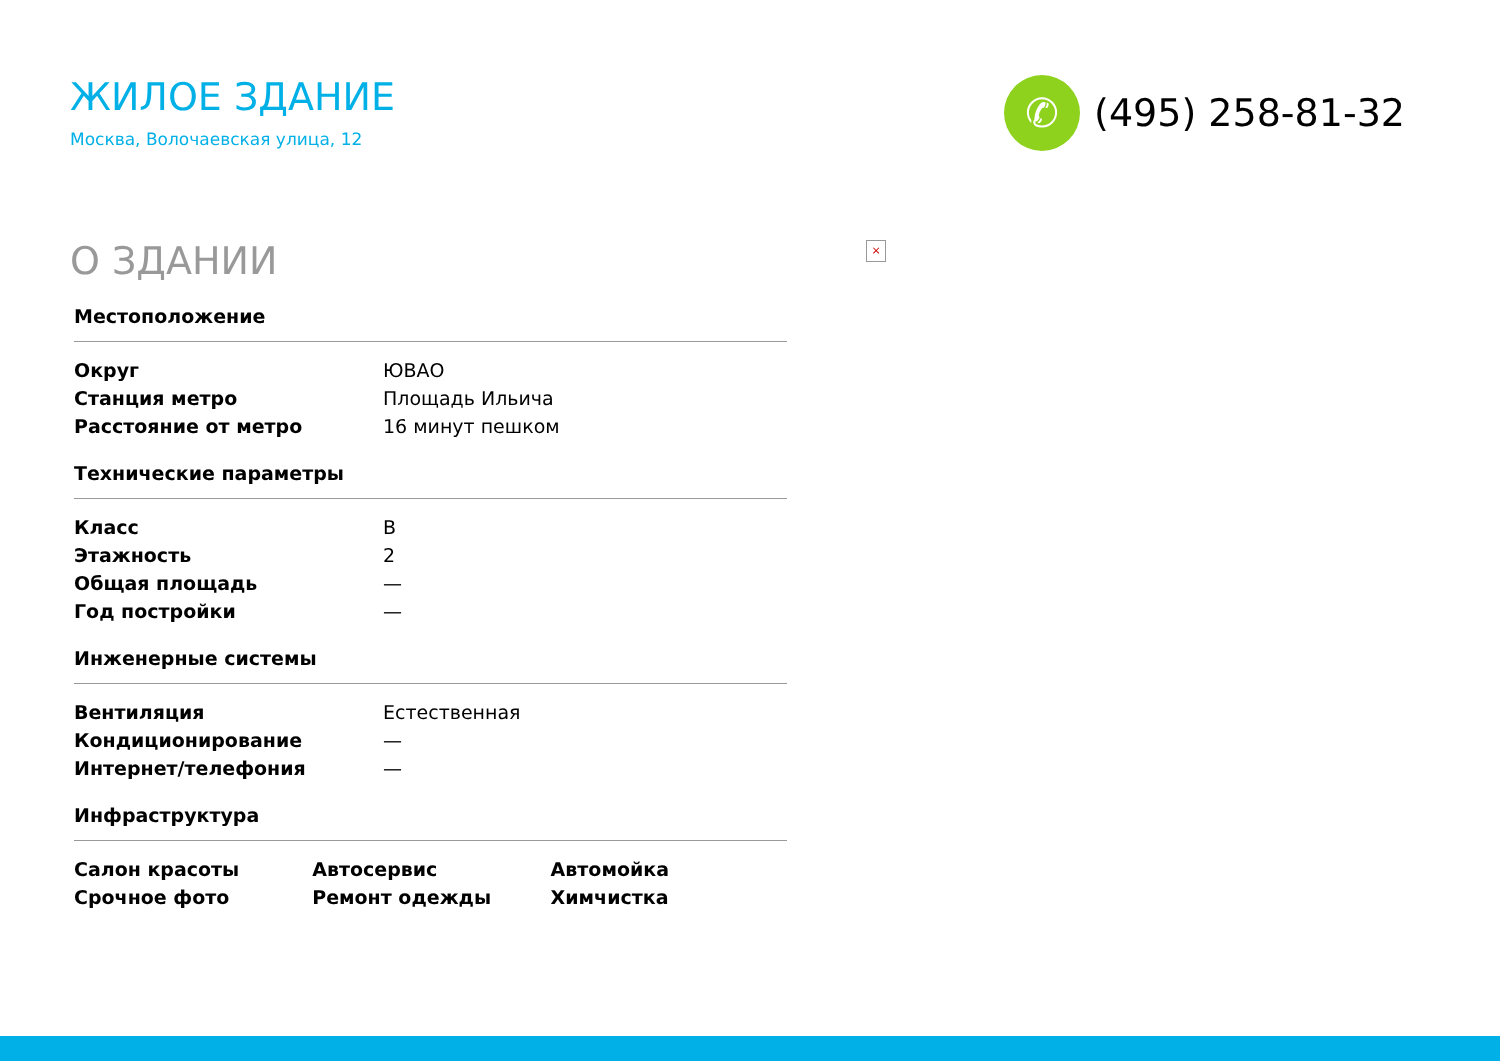ЖИЛОЕ ЗДАНИЕ
Москва, Волочаевская улица, 12
✆
(495) 258-81-32
×
О ЗДАНИИ
Местоположение
| Округ | ЮВАО |
| Станция метро | Площадь Ильича |
| Расстояние от метро | 16 минут пешком |
Технические параметры
| Класс | B |
| Этажность | 2 |
| Общая площадь | — |
| Год постройки | — |
Инженерные системы
| Вентиляция | Естественная |
| Кондиционирование | — |
| Интернет/телефония | — |
Инфраструктура
| Салон красоты | Автосервис | Автомойка |
| Срочное фото | Ремонт одежды | Химчистка |